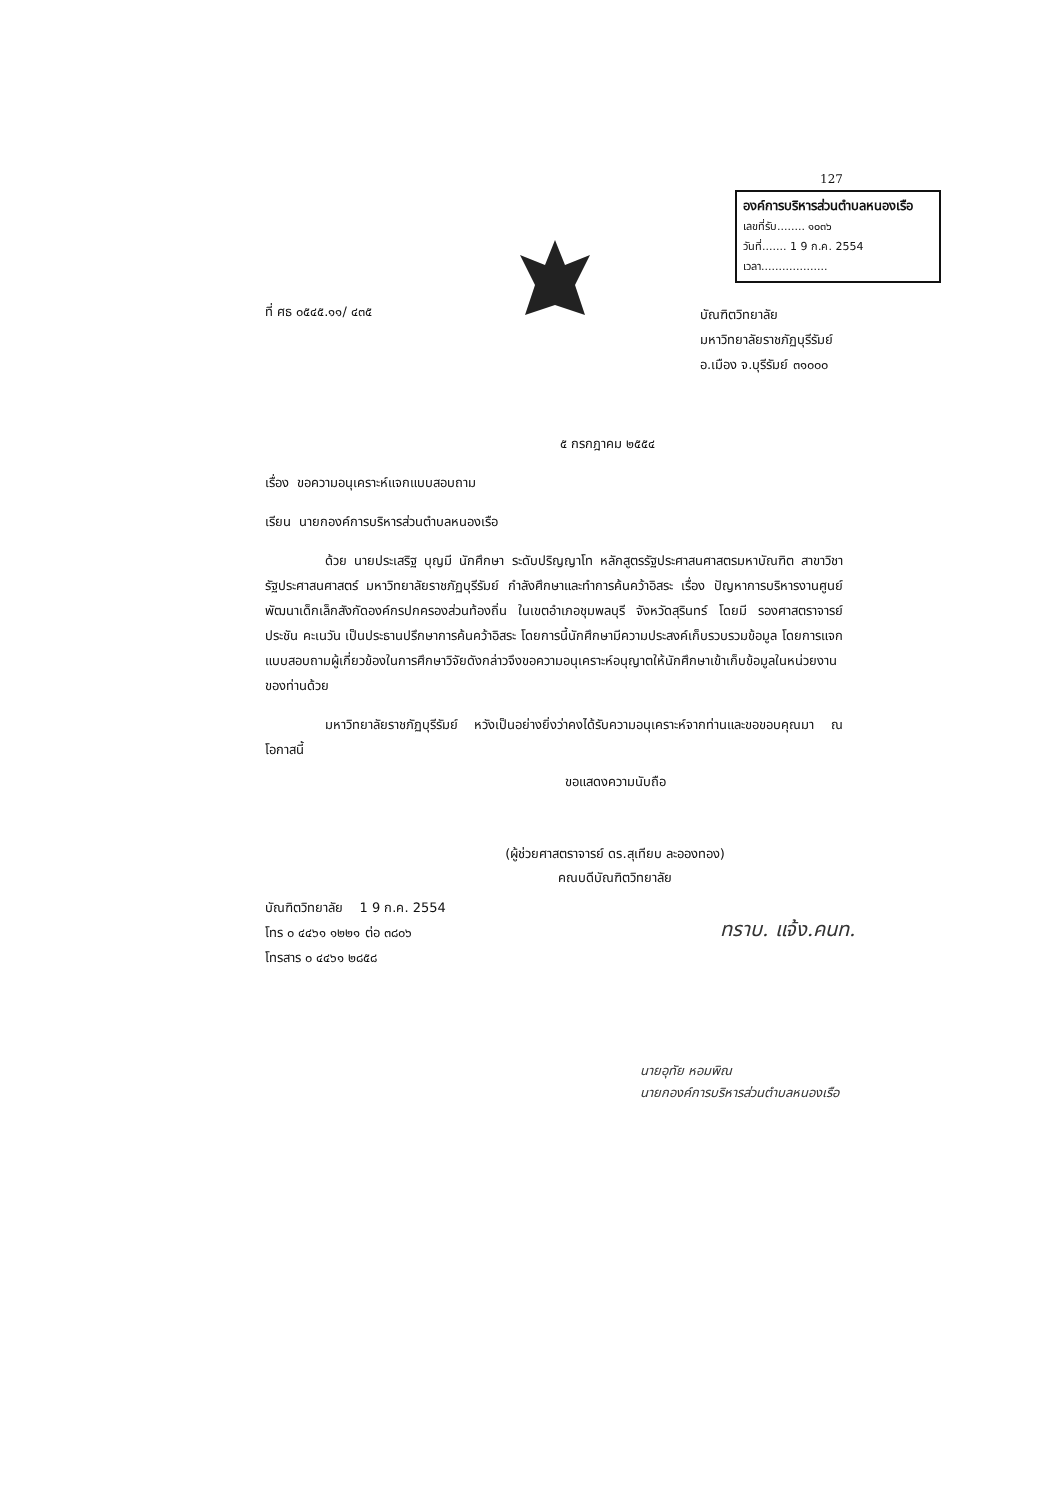127
องค์การบริหารส่วนตำบลหนองเรือ
เลขที่รับ........ ๑๐๓๖
วันที่....... 1 9 ก.ค. 2554
เวลา...................
ที่ ศธ ๐๕๔๕.๑๑/ ๔๓๕
บัณฑิตวิทยาลัย
มหาวิทยาลัยราชภัฏบุรีรัมย์
อ.เมือง จ.บุรีรัมย์ ๓๑๐๐๐
๕ กรกฎาคม ๒๕๕๔
เรื่อง ขอความอนุเคราะห์แจกแบบสอบถาม
เรียน นายกองค์การบริหารส่วนตำบลหนองเรือ
ด้วย นายประเสริฐ บุญมี นักศึกษา ระดับปริญญาโท หลักสูตรรัฐประศาสนศาสตรมหาบัณฑิต สาขาวิชารัฐประศาสนศาสตร์ มหาวิทยาลัยราชภัฏบุรีรัมย์ กำลังศึกษาและทำการค้นคว้าอิสระ เรื่อง ปัญหาการบริหารงานศูนย์พัฒนาเด็กเล็กสังกัดองค์กรปกครองส่วนท้องถิ่น ในเขตอำเภอชุมพลบุรี จังหวัดสุรินทร์ โดยมี รองศาสตราจารย์ประชัน คะเนวัน เป็นประธานปรึกษาการค้นคว้าอิสระ โดยการนี้นักศึกษามีความประสงค์เก็บรวบรวมข้อมูล โดยการแจกแบบสอบถามผู้เกี่ยวข้องในการศึกษาวิจัยดังกล่าวจึงขอความอนุเคราะห์อนุญาตให้นักศึกษาเข้าเก็บข้อมูลในหน่วยงานของท่านด้วย
มหาวิทยาลัยราชภัฏบุรีรัมย์ หวังเป็นอย่างยิ่งว่าคงได้รับความอนุเคราะห์จากท่านและขอขอบคุณมา ณ โอกาสนี้
ขอแสดงความนับถือ
(ผู้ช่วยศาสตราจารย์ ดร.สุเทียบ ละอองทอง)
คณบดีบัณฑิตวิทยาลัย
บัณฑิตวิทยาลัย 1 9 ก.ค. 2554
โทร ๐ ๔๔๖๑ ๑๒๒๑ ต่อ ๓๘๐๖
โทรสาร ๐ ๔๔๖๑ ๒๘๕๘
ทราบ. แจ้ง.คนท.
นายอุทัย หอมพิณ
นายกองค์การบริหารส่วนตำบลหนองเรือ